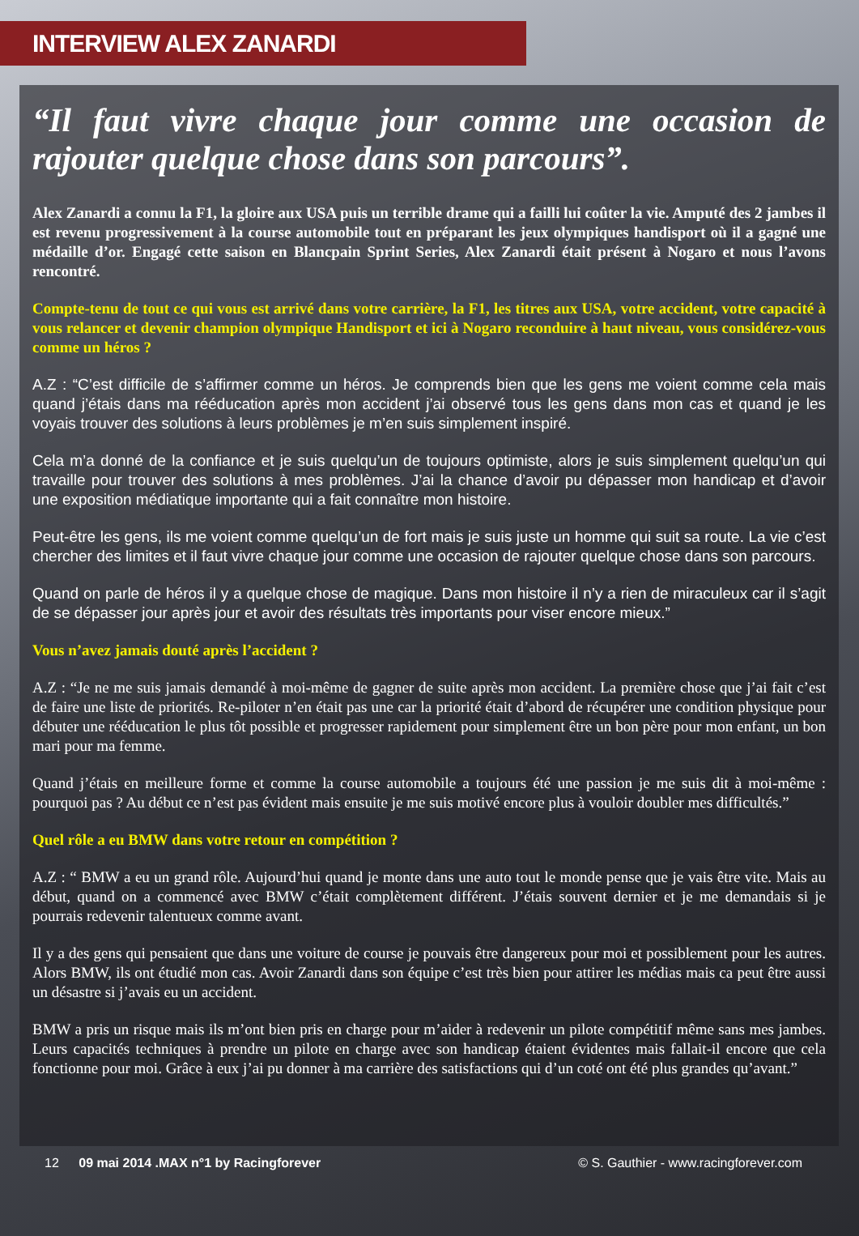INTERVIEW ALEX ZANARDI
“Il faut vivre chaque jour comme une occasion de rajouter quelque chose dans son parcours”.
Alex Zanardi a connu la F1, la gloire aux USA puis un terrible drame qui a failli lui coûter la vie. Amputé des 2 jambes il est revenu progressivement à la course automobile tout en préparant les jeux olympiques handisport où il a gagné une médaille d’or. Engagé cette saison en Blancpain Sprint Series, Alex Zanardi était présent à Nogaro et nous l’avons rencontré.
Compte-tenu de tout ce qui vous est arrivé dans votre carrière, la F1, les titres aux USA, votre accident, votre capacité à vous relancer et devenir champion olympique Handisport et ici à Nogaro reconduire à haut niveau, vous considérez-vous comme un héros ?
A.Z : “C’est difficile de s’affirmer comme un héros. Je comprends bien que les gens me voient comme cela mais quand j’étais dans ma rééducation après mon accident j’ai observé tous les gens dans mon cas et quand je les voyais trouver des solutions à leurs problèmes je m’en suis simplement inspiré.
Cela m’a donné de la confiance et je suis quelqu’un de toujours optimiste, alors je suis simplement quelqu’un qui travaille pour trouver des solutions à mes problèmes. J’ai la chance d’avoir pu dépasser mon handicap et d’avoir une exposition médiatique importante qui a fait connaître mon histoire.
Peut-être les gens, ils me voient comme quelqu’un de fort mais je suis juste un homme qui suit sa route. La vie c’est chercher des limites et il faut vivre chaque jour comme une occasion de rajouter quelque chose dans son parcours.
Quand on parle de héros il y a quelque chose de magique. Dans mon histoire il n’y a rien de miraculeux car il s’agit de se dépasser jour après jour et avoir des résultats très importants pour viser encore mieux.”
Vous n’avez jamais douté après l’accident ?
A.Z : “Je ne me suis jamais demandé à moi-même de gagner de suite après mon accident. La première chose que j’ai fait c’est de faire une liste de priorités. Re-piloter n’en était pas une car la priorité était d’abord de récupérer une condition physique pour débuter une rééducation le plus tôt possible et progresser rapidement pour simplement être un bon père pour mon enfant, un bon mari pour ma femme.
Quand j’étais en meilleure forme et comme la course automobile a toujours été une passion je me suis dit à moi-même : pourquoi pas ? Au début ce n’est pas évident mais ensuite je me suis motivé encore plus à vouloir doubler mes difficultés.”
Quel rôle a eu BMW dans votre retour en compétition ?
A.Z : “ BMW a eu un grand rôle. Aujourd’hui quand je monte dans une auto tout le monde pense que je vais être vite. Mais au début, quand on a commencé avec BMW c’était complètement différent. J’étais souvent dernier et je me demandais si je pourrais redevenir talentueux comme avant.
Il y a des gens qui pensaient que dans une voiture de course je pouvais être dangereux pour moi et possiblement pour les autres. Alors BMW, ils ont étudié mon cas. Avoir Zanardi dans son équipe c’est très bien pour attirer les médias mais ca peut être aussi un désastre si j’avais eu un accident.
BMW a pris un risque mais ils m’ont bien pris en charge pour m’aider à redevenir un pilote compétitif même sans mes jambes. Leurs capacités techniques à prendre un pilote en charge avec son handicap étaient évidentes mais fallait-il encore que cela fonctionne pour moi. Grâce à eux j’ai pu donner à ma carrière des satisfactions qui d’un coté ont été plus grandes qu’avant.”
12 09 mai 2014 .MAX n°1 by Racingforever © S. Gauthier - www.racingforever.com